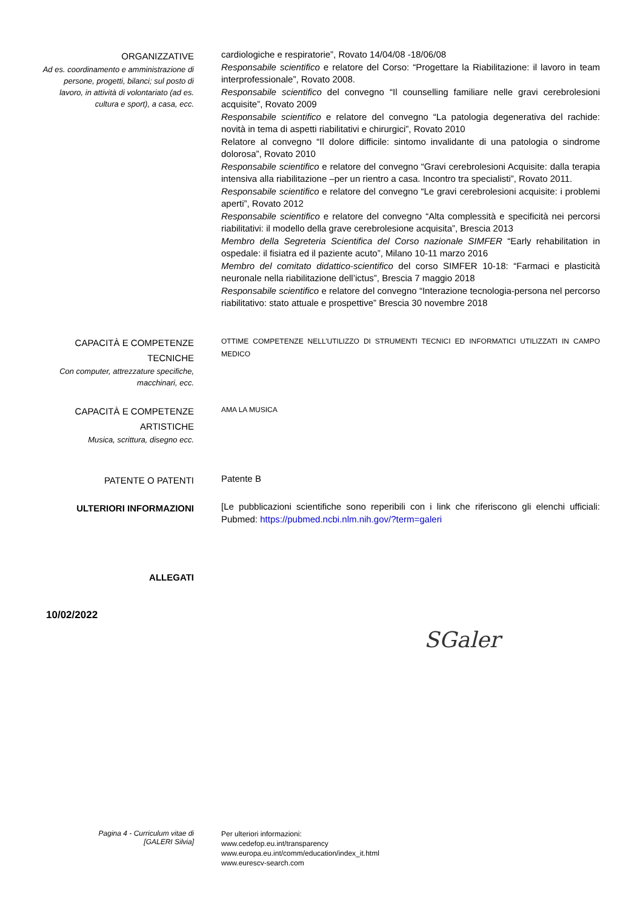ORGANIZZATIVE
Ad es. coordinamento e amministrazione di persone, progetti, bilanci; sul posto di lavoro, in attività di volontariato (ad es. cultura e sport), a casa, ecc.
cardiologiche e respiratorie”, Rovato 14/04/08 -18/06/08
Responsabile scientifico e relatore del Corso: “Progettare la Riabilitazione: il lavoro in team interprofessionale”, Rovato 2008.
Responsabile scientifico del convegno “Il counselling familiare nelle gravi cerebrolesioni acquisite”, Rovato 2009
Responsabile scientifico e relatore del convegno “La patologia degenerativa del rachide: novità in tema di aspetti riabilitativi e chirurgici”, Rovato 2010
Relatore al convegno “Il dolore difficile: sintomo invalidante di una patologia o sindrome dolorosa”, Rovato 2010
Responsabile scientifico e relatore del convegno “Gravi cerebrolesioni Acquisite: dalla terapia intensiva alla riabilitazione –per un rientro a casa. Incontro tra specialisti”, Rovato 2011.
Responsabile scientifico e relatore del convegno “Le gravi cerebrolesioni acquisite: i problemi aperti”, Rovato 2012
Responsabile scientifico e relatore del convegno “Alta complessità e specificità nei percorsi riabilitativi: il modello della grave cerebrolesione acquisita”, Brescia 2013
Membro della Segreteria Scientifica del Corso nazionale SIMFER “Early rehabilitation in ospedale: il fisiatra ed il paziente acuto”, Milano 10-11 marzo 2016
Membro del comitato didattico-scientifico del corso SIMFER 10-18: “Farmaci e plasticità neuronale nella riabilitazione dell’ictus”, Brescia 7 maggio 2018
Responsabile scientifico e relatore del convegno “Interazione tecnologia-persona nel percorso riabilitativo: stato attuale e prospettive” Brescia 30 novembre 2018
CAPACITÀ E COMPETENZE TECNICHE
Con computer, attrezzature specifiche, macchinari, ecc.
OTTIME COMPETENZE NELL’UTILIZZO DI STRUMENTI TECNICI ED INFORMATICI UTILIZZATI IN CAMPO MEDICO
CAPACITÀ E COMPETENZE ARTISTICHE
Musica, scrittura, disegno ecc.
AMA LA MUSICA
PATENTE O PATENTI
Patente B
ULTERIORI INFORMAZIONI
[Le pubblicazioni scientifiche sono reperibili con i link che riferiscono gli elenchi ufficiali: Pubmed: https://pubmed.ncbi.nlm.nih.gov/?term=galeri
ALLEGATI
10/02/2022
SGaler
Pagina 4 - Curriculum vitae di
[GALERI Silvia]
Per ulteriori informazioni:
www.cedefop.eu.int/transparency
www.europa.eu.int/comm/education/index_it.html
www.eurescv-search.com